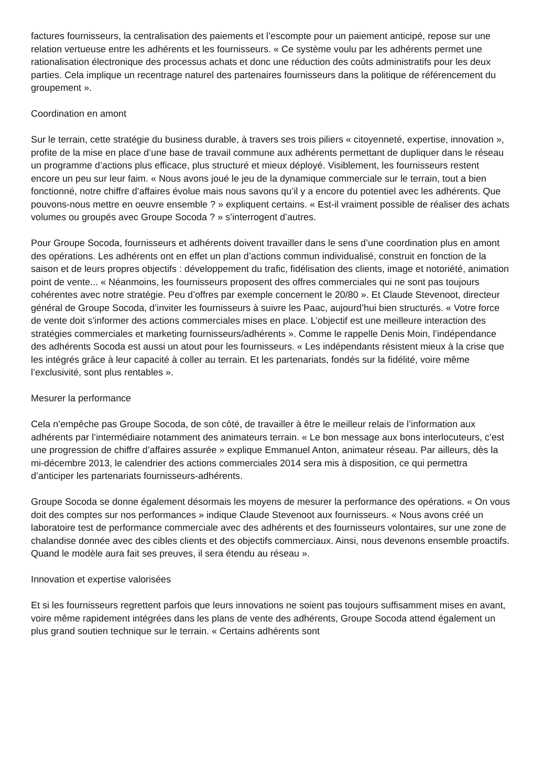factures fournisseurs, la centralisation des paiements et l’escompte pour un paiement anticipé, repose sur une relation vertueuse entre les adhérents et les fournisseurs. « Ce système voulu par les adhérents permet une rationalisation électronique des processus achats et donc une réduction des coûts administratifs pour les deux parties. Cela implique un recentrage naturel des partenaires fournisseurs dans la politique de référencement du groupement ».
Coordination en amont
Sur le terrain, cette stratégie du business durable, à travers ses trois piliers « citoyenneté, expertise, innovation », profite de la mise en place d’une base de travail commune aux adhérents permettant de dupliquer dans le réseau un programme d’actions plus efficace, plus structuré et mieux déployé. Visiblement, les fournisseurs restent encore un peu sur leur faim. « Nous avons joué le jeu de la dynamique commerciale sur le terrain, tout a bien fonctionné, notre chiffre d’affaires évolue mais nous savons qu’il y a encore du potentiel avec les adhérents. Que pouvons-nous mettre en oeuvre ensemble ? » expliquent certains. « Est-il vraiment possible de réaliser des achats volumes ou groupés avec Groupe Socoda ? » s’interrogent d’autres.
Pour Groupe Socoda, fournisseurs et adhérents doivent travailler dans le sens d’une coordination plus en amont des opérations. Les adhérents ont en effet un plan d’actions commun individualisé, construit en fonction de la saison et de leurs propres objectifs : développement du trafic, fidélisation des clients, image et notoriété, animation point de vente... « Néanmoins, les fournisseurs proposent des offres commerciales qui ne sont pas toujours cohérentes avec notre stratégie. Peu d’offres par exemple concernent le 20/80 ». Et Claude Stevenoot, directeur général de Groupe Socoda, d’inviter les fournisseurs à suivre les Paac, aujourd’hui bien structurés. « Votre force de vente doit s’informer des actions commerciales mises en place. L’objectif est une meilleure interaction des stratégies commerciales et marketing fournisseurs/adhérents ». Comme le rappelle Denis Moin, l’indépendance des adhérents Socoda est aussi un atout pour les fournisseurs. « Les indépendants résistent mieux à la crise que les intégrés grâce à leur capacité à coller au terrain. Et les partenariats, fondés sur la fidélité, voire même l’exclusivité, sont plus rentables ».
Mesurer la performance
Cela n’empêche pas Groupe Socoda, de son côté, de travailler à être le meilleur relais de l’information aux adhérents par l’intermédiaire notamment des animateurs terrain. « Le bon message aux bons interlocuteurs, c’est une progression de chiffre d’affaires assurée » explique Emmanuel Anton, animateur réseau. Par ailleurs, dès la mi-décembre 2013, le calendrier des actions commerciales 2014 sera mis à disposition, ce qui permettra d’anticiper les partenariats fournisseurs-adhérents.
Groupe Socoda se donne également désormais les moyens de mesurer la performance des opérations. « On vous doit des comptes sur nos performances » indique Claude Stevenoot aux fournisseurs. « Nous avons créé un laboratoire test de performance commerciale avec des adhérents et des fournisseurs volontaires, sur une zone de chalandise donnée avec des cibles clients et des objectifs commerciaux. Ainsi, nous devenons ensemble proactifs. Quand le modèle aura fait ses preuves, il sera étendu au réseau ».
Innovation et expertise valorisées
Et si les fournisseurs regrettent parfois que leurs innovations ne soient pas toujours suffisamment mises en avant, voire même rapidement intégrées dans les plans de vente des adhérents, Groupe Socoda attend également un plus grand soutien technique sur le terrain. « Certains adhérents sont